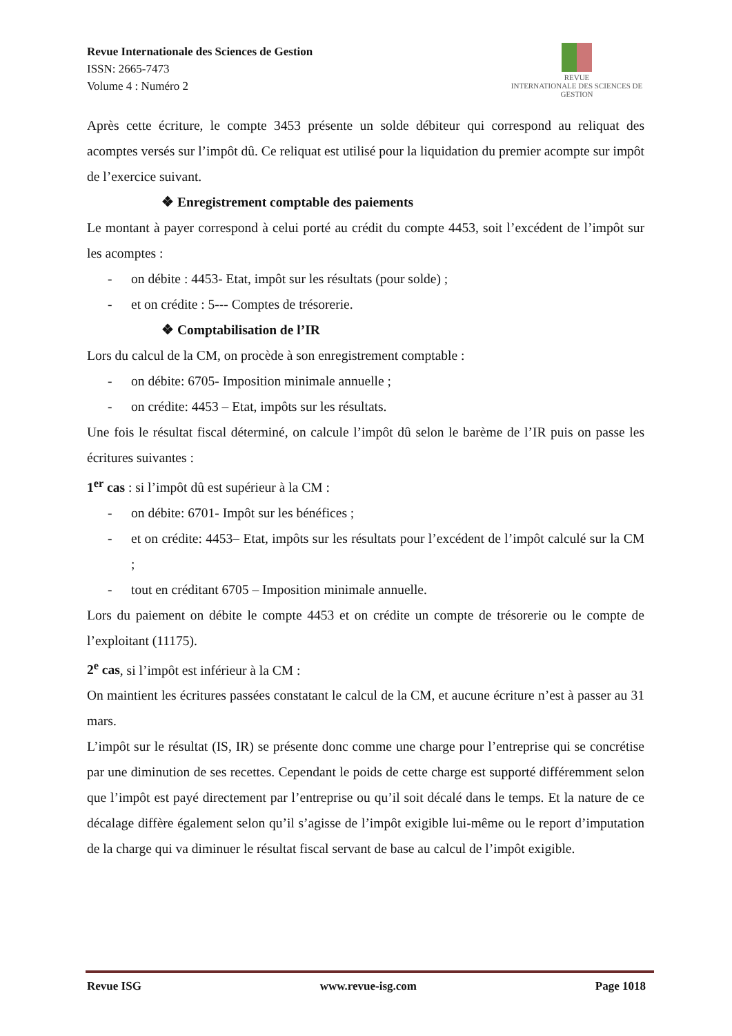Revue Internationale des Sciences de Gestion
ISSN: 2665-7473
Volume 4 : Numéro 2
REVUE
INTERNATIONALE DES SCIENCES DE GESTION
Après cette écriture, le compte 3453 présente un solde débiteur qui correspond au reliquat des acomptes versés sur l’impôt dû. Ce reliquat est utilisé pour la liquidation du premier acompte sur impôt de l’exercice suivant.
❖ Enregistrement comptable des paiements
Le montant à payer correspond à celui porté au crédit du compte 4453, soit l’excédent de l’impôt sur les acomptes :
- on débite : 4453- Etat, impôt sur les résultats (pour solde) ;
- et on crédite : 5--- Comptes de trésorerie.
❖ Comptabilisation de l’IR
Lors du calcul de la CM, on procède à son enregistrement comptable :
- on débite: 6705- Imposition minimale annuelle ;
- on crédite: 4453 – Etat, impôts sur les résultats.
Une fois le résultat fiscal déterminé, on calcule l’impôt dû selon le barème de l’IR puis on passe les écritures suivantes :
1<sup>er</sup> cas : si l’impôt dû est supérieur à la CM :
- on débite: 6701- Impôt sur les bénéfices ;
- et on crédite: 4453– Etat, impôts sur les résultats pour l’excédent de l’impôt calculé sur la CM ;
- tout en créditant 6705 – Imposition minimale annuelle.
Lors du paiement on débite le compte 4453 et on crédite un compte de trésorerie ou le compte de l’exploitant (11175).
2<sup>e</sup> cas, si l’impôt est inférieur à la CM :
On maintient les écritures passées constatant le calcul de la CM, et aucune écriture n’est à passer au 31 mars.
L’impôt sur le résultat (IS, IR) se présente donc comme une charge pour l’entreprise qui se concrétise par une diminution de ses recettes. Cependant le poids de cette charge est supporté différemment selon que l’impôt est payé directement par l’entreprise ou qu’il soit décalé dans le temps. Et la nature de ce décalage diffère également selon qu’il s’agisse de l’impôt exigible lui-même ou le report d’imputation de la charge qui va diminuer le résultat fiscal servant de base au calcul de l’impôt exigible.
Revue ISG www.revue-isg.com Page 1018